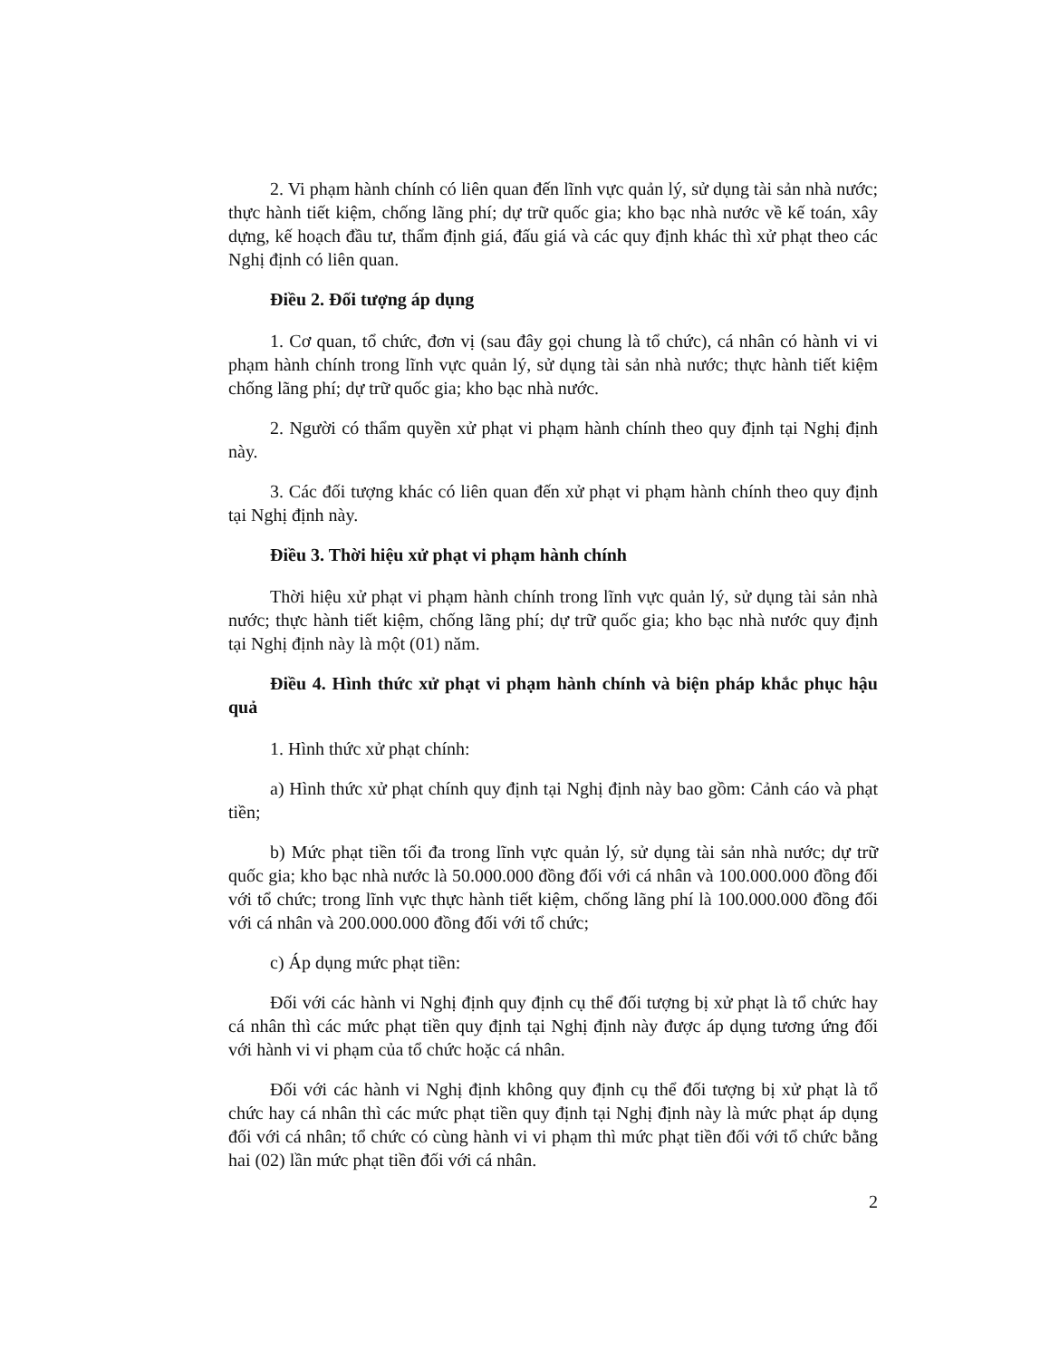2. Vi phạm hành chính có liên quan đến lĩnh vực quản lý, sử dụng tài sản nhà nước; thực hành tiết kiệm, chống lãng phí; dự trữ quốc gia; kho bạc nhà nước về kế toán, xây dựng, kế hoạch đầu tư, thẩm định giá, đấu giá và các quy định khác thì xử phạt theo các Nghị định có liên quan.
Điều 2. Đối tượng áp dụng
1. Cơ quan, tổ chức, đơn vị (sau đây gọi chung là tổ chức), cá nhân có hành vi vi phạm hành chính trong lĩnh vực quản lý, sử dụng tài sản nhà nước; thực hành tiết kiệm chống lãng phí; dự trữ quốc gia; kho bạc nhà nước.
2. Người có thẩm quyền xử phạt vi phạm hành chính theo quy định tại Nghị định này.
3. Các đối tượng khác có liên quan đến xử phạt vi phạm hành chính theo quy định tại Nghị định này.
Điều 3. Thời hiệu xử phạt vi phạm hành chính
Thời hiệu xử phạt vi phạm hành chính trong lĩnh vực quản lý, sử dụng tài sản nhà nước; thực hành tiết kiệm, chống lãng phí; dự trữ quốc gia; kho bạc nhà nước quy định tại Nghị định này là một (01) năm.
Điều 4. Hình thức xử phạt vi phạm hành chính và biện pháp khắc phục hậu quả
1. Hình thức xử phạt chính:
a) Hình thức xử phạt chính quy định tại Nghị định này bao gồm: Cảnh cáo và phạt tiền;
b) Mức phạt tiền tối đa trong lĩnh vực quản lý, sử dụng tài sản nhà nước; dự trữ quốc gia; kho bạc nhà nước là 50.000.000 đồng đối với cá nhân và 100.000.000 đồng đối với tổ chức; trong lĩnh vực thực hành tiết kiệm, chống lãng phí là 100.000.000 đồng đối với cá nhân và 200.000.000 đồng đối với tổ chức;
c) Áp dụng mức phạt tiền:
Đối với các hành vi Nghị định quy định cụ thể đối tượng bị xử phạt là tổ chức hay cá nhân thì các mức phạt tiền quy định tại Nghị định này được áp dụng tương ứng đối với hành vi vi phạm của tổ chức hoặc cá nhân.
Đối với các hành vi Nghị định không quy định cụ thể đối tượng bị xử phạt là tổ chức hay cá nhân thì các mức phạt tiền quy định tại Nghị định này là mức phạt áp dụng đối với cá nhân; tổ chức có cùng hành vi vi phạm thì mức phạt tiền đối với tổ chức bằng hai (02) lần mức phạt tiền đối với cá nhân.
2